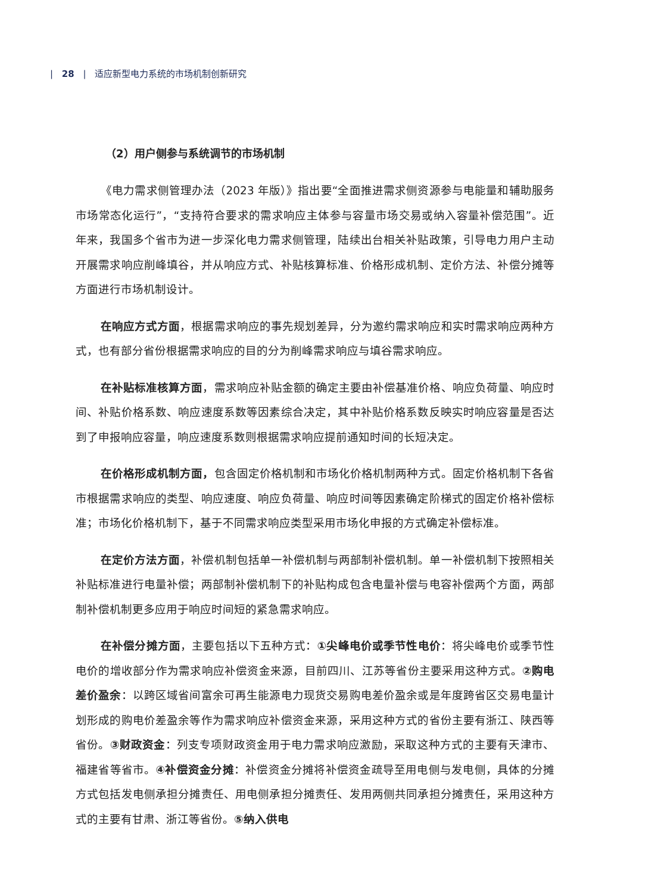| 28 | 适应新型电力系统的市场机制创新研究
（2）用户侧参与系统调节的市场机制
《电力需求侧管理办法（2023 年版）》指出要“全面推进需求侧资源参与电能量和辅助服务市场常态化运行”，“支持符合要求的需求响应主体参与容量市场交易或纳入容量补偿范围”。近年来，我国多个省市为进一步深化电力需求侧管理，陆续出台相关补贴政策，引导电力用户主动开展需求响应削峰填谷，并从响应方式、补贴核算标准、价格形成机制、定价方法、补偿分摊等方面进行市场机制设计。
在响应方式方面，根据需求响应的事先规划差异，分为邀约需求响应和实时需求响应两种方式，也有部分省份根据需求响应的目的分为削峰需求响应与填谷需求响应。
在补贴标准核算方面，需求响应补贴金额的确定主要由补偿基准价格、响应负荷量、响应时间、补贴价格系数、响应速度系数等因素综合决定，其中补贴价格系数反映实时响应容量是否达到了申报响应容量，响应速度系数则根据需求响应提前通知时间的长短决定。
在价格形成机制方面，包含固定价格机制和市场化价格机制两种方式。固定价格机制下各省市根据需求响应的类型、响应速度、响应负荷量、响应时间等因素确定阶梯式的固定价格补偿标准；市场化价格机制下，基于不同需求响应类型采用市场化申报的方式确定补偿标准。
在定价方法方面，补偿机制包括单一补偿机制与两部制补偿机制。单一补偿机制下按照相关补贴标准进行电量补偿；两部制补偿机制下的补贴构成包含电量补偿与电容补偿两个方面，两部制补偿机制更多应用于响应时间短的紧急需求响应。
在补偿分摊方面，主要包括以下五种方式：①尖峰电价或季节性电价：将尖峰电价或季节性电价的增收部分作为需求响应补偿资金来源，目前四川、江苏等省份主要采用这种方式。②购电差价盈余：以跨区域省间富余可再生能源电力现货交易购电差价盈余或是年度跨省区交易电量计划形成的购电价差盈余等作为需求响应补偿资金来源，采用这种方式的省份主要有浙江、陕西等省份。③财政资金：列支专项财政资金用于电力需求响应激励，采取这种方式的主要有天津市、福建省等省市。④补偿资金分摊：补偿资金分摊将补偿资金疏导至用电侧与发电侧，具体的分摊方式包括发电侧承担分摊责任、用电侧承担分摊责任、发用两侧共同承担分摊责任，采用这种方式的主要有甘肃、浙江等省份。⑤纳入供电